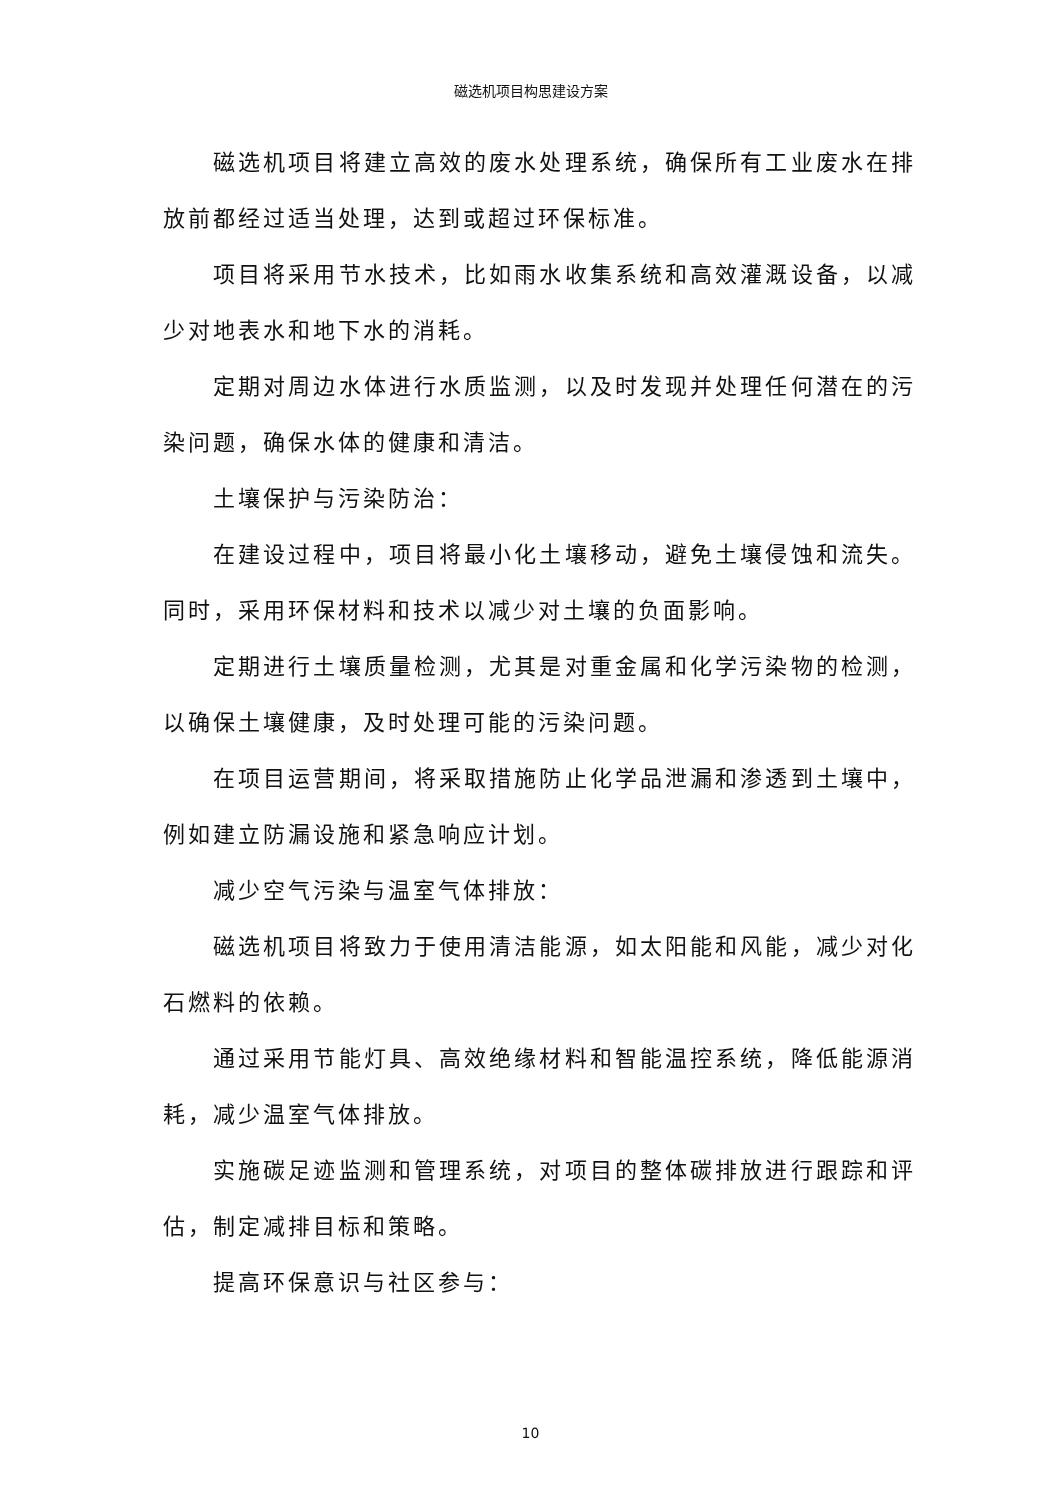磁选机项目构思建设方案
磁选机项目将建立高效的废水处理系统，确保所有工业废水在排放前都经过适当处理，达到或超过环保标准。
项目将采用节水技术，比如雨水收集系统和高效灌溉设备，以减少对地表水和地下水的消耗。
定期对周边水体进行水质监测，以及时发现并处理任何潜在的污染问题，确保水体的健康和清洁。
土壤保护与污染防治：
在建设过程中，项目将最小化土壤移动，避免土壤侵蚀和流失。同时，采用环保材料和技术以减少对土壤的负面影响。
定期进行土壤质量检测，尤其是对重金属和化学污染物的检测，以确保土壤健康，及时处理可能的污染问题。
在项目运营期间，将采取措施防止化学品泄漏和渗透到土壤中，例如建立防漏设施和紧急响应计划。
减少空气污染与温室气体排放：
磁选机项目将致力于使用清洁能源，如太阳能和风能，减少对化石燃料的依赖。
通过采用节能灯具、高效绝缘材料和智能温控系统，降低能源消耗，减少温室气体排放。
实施碳足迹监测和管理系统，对项目的整体碳排放进行跟踪和评估，制定减排目标和策略。
提高环保意识与社区参与：
10